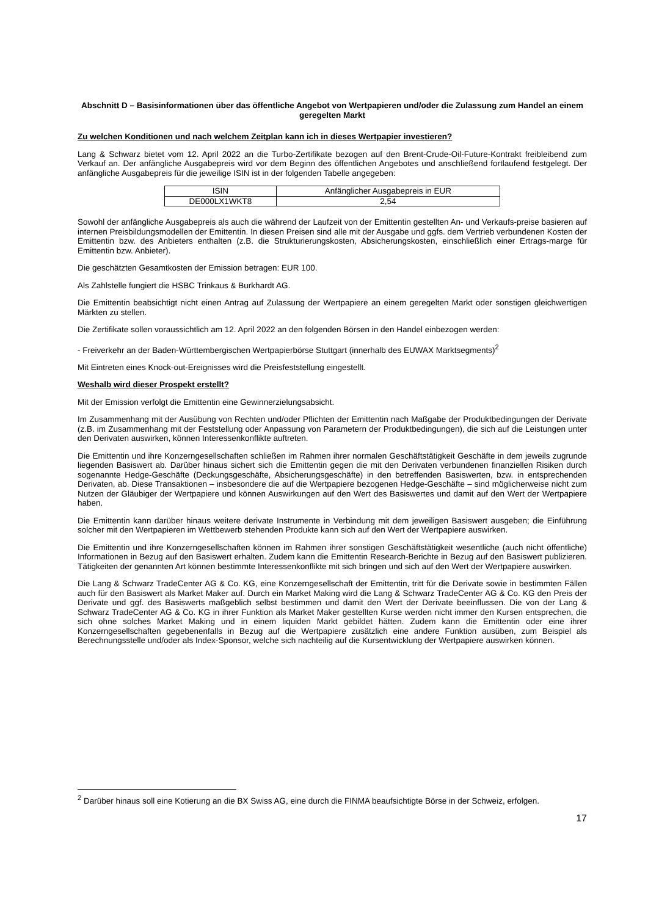Abschnitt D – Basisinformationen über das öffentliche Angebot von Wertpapieren und/oder die Zulassung zum Handel an einem geregelten Markt
Zu welchen Konditionen und nach welchem Zeitplan kann ich in dieses Wertpapier investieren?
Lang & Schwarz bietet vom 12. April 2022 an die Turbo-Zertifikate bezogen auf den Brent-Crude-Oil-Future-Kontrakt freibleibend zum Verkauf an. Der anfängliche Ausgabepreis wird vor dem Beginn des öffentlichen Angebotes und anschließend fortlaufend festgelegt. Der anfängliche Ausgabepreis für die jeweilige ISIN ist in der folgenden Tabelle angegeben:
| ISIN | Anfänglicher Ausgabepreis in EUR |
| --- | --- |
| DE000LX1WKT8 | 2,54 |
Sowohl der anfängliche Ausgabepreis als auch die während der Laufzeit von der Emittentin gestellten An- und Verkaufs-preise basieren auf internen Preisbildungsmodellen der Emittentin. In diesen Preisen sind alle mit der Ausgabe und ggfs. dem Vertrieb verbundenen Kosten der Emittentin bzw. des Anbieters enthalten (z.B. die Strukturierungskosten, Absicherungskosten, einschließlich einer Ertrags-marge für Emittentin bzw. Anbieter).
Die geschätzten Gesamtkosten der Emission betragen: EUR 100.
Als Zahlstelle fungiert die HSBC Trinkaus & Burkhardt AG.
Die Emittentin beabsichtigt nicht einen Antrag auf Zulassung der Wertpapiere an einem geregelten Markt oder sonstigen gleichwertigen Märkten zu stellen.
Die Zertifikate sollen voraussichtlich am 12. April 2022 an den folgenden Börsen in den Handel einbezogen werden:
- Freiverkehr an der Baden-Württembergischen Wertpapierbörse Stuttgart (innerhalb des EUWAX Marktsegments)<sup>2</sup>
Mit Eintreten eines Knock-out-Ereignisses wird die Preisfeststellung eingestellt.
Weshalb wird dieser Prospekt erstellt?
Mit der Emission verfolgt die Emittentin eine Gewinnerzielungsabsicht.
Im Zusammenhang mit der Ausübung von Rechten und/oder Pflichten der Emittentin nach Maßgabe der Produktbedingungen der Derivate (z.B. im Zusammenhang mit der Feststellung oder Anpassung von Parametern der Produktbedingungen), die sich auf die Leistungen unter den Derivaten auswirken, können Interessenkonflikte auftreten.
Die Emittentin und ihre Konzerngesellschaften schließen im Rahmen ihrer normalen Geschäftstätigkeit Geschäfte in dem jeweils zugrunde liegenden Basiswert ab. Darüber hinaus sichert sich die Emittentin gegen die mit den Derivaten verbundenen finanziellen Risiken durch sogenannte Hedge-Geschäfte (Deckungsgeschäfte, Absicherungsgeschäfte) in den betreffenden Basiswerten, bzw. in entsprechenden Derivaten, ab. Diese Transaktionen – insbesondere die auf die Wertpapiere bezogenen Hedge-Geschäfte – sind möglicherweise nicht zum Nutzen der Gläubiger der Wertpapiere und können Auswirkungen auf den Wert des Basiswertes und damit auf den Wert der Wertpapiere haben.
Die Emittentin kann darüber hinaus weitere derivate Instrumente in Verbindung mit dem jeweiligen Basiswert ausgeben; die Einführung solcher mit den Wertpapieren im Wettbewerb stehenden Produkte kann sich auf den Wert der Wertpapiere auswirken.
Die Emittentin und ihre Konzerngesellschaften können im Rahmen ihrer sonstigen Geschäftstätigkeit wesentliche (auch nicht öffentliche) Informationen in Bezug auf den Basiswert erhalten. Zudem kann die Emittentin Research-Berichte in Bezug auf den Basiswert publizieren. Tätigkeiten der genannten Art können bestimmte Interessenkonflikte mit sich bringen und sich auf den Wert der Wertpapiere auswirken.
Die Lang & Schwarz TradeCenter AG & Co. KG, eine Konzerngesellschaft der Emittentin, tritt für die Derivate sowie in bestimmten Fällen auch für den Basiswert als Market Maker auf. Durch ein Market Making wird die Lang & Schwarz TradeCenter AG & Co. KG den Preis der Derivate und ggf. des Basiswerts maßgeblich selbst bestimmen und damit den Wert der Derivate beeinflussen. Die von der Lang & Schwarz TradeCenter AG & Co. KG in ihrer Funktion als Market Maker gestellten Kurse werden nicht immer den Kursen entsprechen, die sich ohne solches Market Making und in einem liquiden Markt gebildet hätten. Zudem kann die Emittentin oder eine ihrer Konzerngesellschaften gegebenenfalls in Bezug auf die Wertpapiere zusätzlich eine andere Funktion ausüben, zum Beispiel als Berechnungsstelle und/oder als Index-Sponsor, welche sich nachteilig auf die Kursentwicklung der Wertpapiere auswirken können.
<sup>2</sup> Darüber hinaus soll eine Kotierung an die BX Swiss AG, eine durch die FINMA beaufsichtigte Börse in der Schweiz, erfolgen.
17